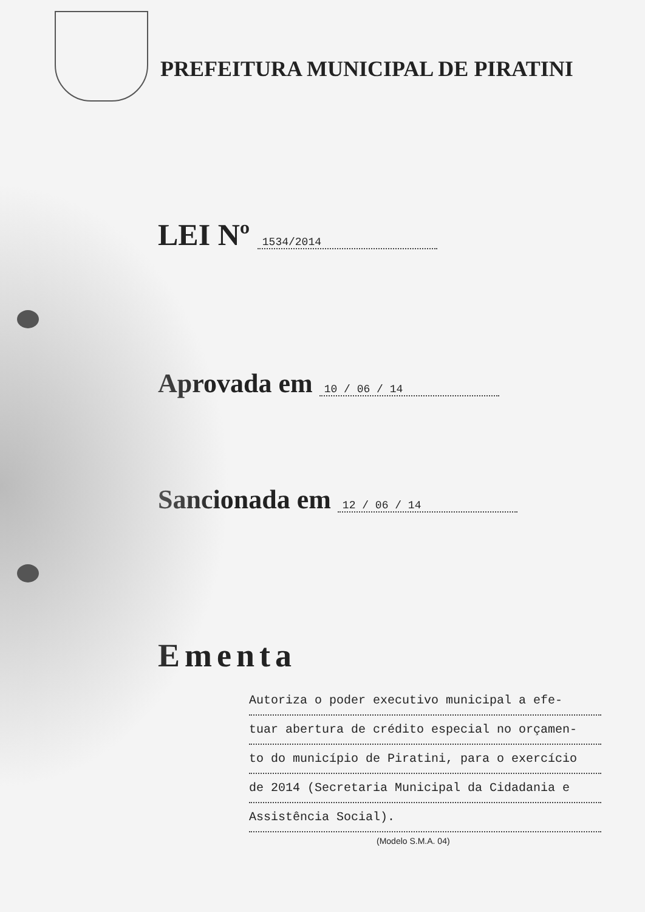PREFEITURA MUNICIPAL DE PIRATINI
LEI Nº 1534/2014
Aprovada em 10 / 06 / 14
Sancionada em 12 / 06 / 14
Ementa
Autoriza o poder executivo municipal a efe-
tuar abertura de crédito especial no orçamen-
to do município de Piratini, para o exercício
de 2014 (Secretaria Municipal da Cidadania e
Assistência Social).
(Modelo S.M.A. 04)